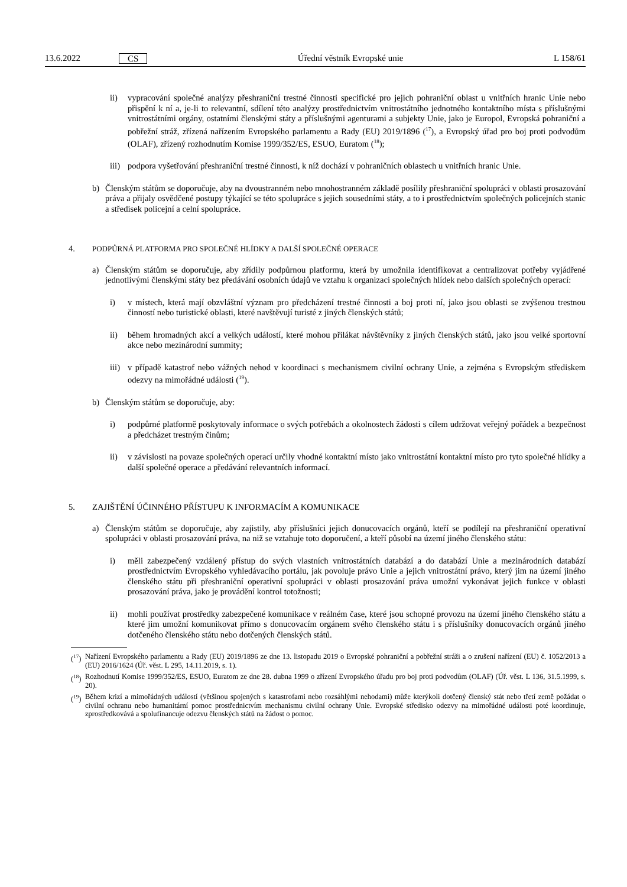13.6.2022 CS Úřední věstník Evropské unie L 158/61
ii) vypracování společné analýzy přeshraniční trestné činnosti specifické pro jejich pohraniční oblast u vnitřních hranic Unie nebo přispění k ní a, je-li to relevantní, sdílení této analýzy prostřednictvím vnitrostátního jednotného kontaktního místa s příslušnými vnitrostátními orgány, ostatními členskými státy a příslušnými agenturami a subjekty Unie, jako je Europol, Evropská pohraniční a pobřežní stráž, zřízená nařízením Evropského parlamentu a Rady (EU) 2019/1896 (<sup>17</sup>), a Evropský úřad pro boj proti podvodům (OLAF), zřízený rozhodnutím Komise 1999/352/ES, ESUO, Euratom (<sup>18</sup>);
iii) podpora vyšetřování přeshraniční trestné činnosti, k níž dochází v pohraničních oblastech u vnitřních hranic Unie.
b) Členským státům se doporučuje, aby na dvoustranném nebo mnohostranném základě posílily přeshraniční spolupráci v oblasti prosazování práva a přijaly osvědčené postupy týkající se této spolupráce s jejich sousedními státy, a to i prostřednictvím společných policejních stanic a středisek policejní a celní spolupráce.
4. PODPŮRNÁ PLATFORMA PRO SPOLEČNÉ HLÍDKY A DALŠÍ SPOLEČNÉ OPERACE
a) Členským státům se doporučuje, aby zřídily podpůrnou platformu, která by umožnila identifikovat a centralizovat potřeby vyjádřené jednotlivými členskými státy bez předávání osobních údajů ve vztahu k organizaci společných hlídek nebo dalších společných operací:
i) v místech, která mají obzvláštní význam pro předcházení trestné činnosti a boj proti ní, jako jsou oblasti se zvýšenou trestnou činností nebo turistické oblasti, které navštěvují turisté z jiných členských států;
ii) během hromadných akcí a velkých událostí, které mohou přilákat návštěvníky z jiných členských států, jako jsou velké sportovní akce nebo mezinárodní summity;
iii) v případě katastrof nebo vážných nehod v koordinaci s mechanismem civilní ochrany Unie, a zejména s Evropským střediskem odezvy na mimořádné události (<sup>19</sup>).
b) Členským státům se doporučuje, aby:
i) podpůrné platformě poskytovaly informace o svých potřebách a okolnostech žádosti s cílem udržovat veřejný pořádek a bezpečnost a předcházet trestným činům;
ii) v závislosti na povaze společných operací určily vhodné kontaktní místo jako vnitrostátní kontaktní místo pro tyto společné hlídky a další společné operace a předávání relevantních informací.
5. ZAJIŠTĚNÍ ÚČINNÉHO PŘÍSTUPU K INFORMACÍM A KOMUNIKACE
a) Členským státům se doporučuje, aby zajistily, aby příslušníci jejich donucovacích orgánů, kteří se podílejí na přeshraniční operativní spolupráci v oblasti prosazování práva, na niž se vztahuje toto doporučení, a kteří působí na území jiného členského státu:
i) měli zabezpečený vzdálený přístup do svých vlastních vnitrostátních databází a do databází Unie a mezinárodních databází prostřednictvím Evropského vyhledávacího portálu, jak povoluje právo Unie a jejich vnitrostátní právo, který jim na území jiného členského státu při přeshraniční operativní spolupráci v oblasti prosazování práva umožní vykonávat jejich funkce v oblasti prosazování práva, jako je provádění kontrol totožnosti;
ii) mohli používat prostředky zabezpečené komunikace v reálném čase, které jsou schopné provozu na území jiného členského státu a které jim umožní komunikovat přímo s donucovacím orgánem svého členského státu i s příslušníky donucovacích orgánů jiného dotčeného členského státu nebo dotčených členských států.
(<sup>17</sup>) Nařízení Evropského parlamentu a Rady (EU) 2019/1896 ze dne 13. listopadu 2019 o Evropské pohraniční a pobřežní stráži a o zrušení nařízení (EU) č. 1052/2013 a (EU) 2016/1624 (Úř. věst. L 295, 14.11.2019, s. 1).
(<sup>18</sup>) Rozhodnutí Komise 1999/352/ES, ESUO, Euratom ze dne 28. dubna 1999 o zřízení Evropského úřadu pro boj proti podvodům (OLAF) (Úř. věst. L 136, 31.5.1999, s. 20).
(<sup>19</sup>) Během krizí a mimořádných událostí (většinou spojených s katastrofami nebo rozsáhlými nehodami) může kterýkoli dotčený členský stát nebo třetí země požádat o civilní ochranu nebo humanitární pomoc prostřednictvím mechanismu civilní ochrany Unie. Evropské středisko odezvy na mimořádné události poté koordinuje, zprostředkovává a spolufinancuje odezvu členských států na žádost o pomoc.